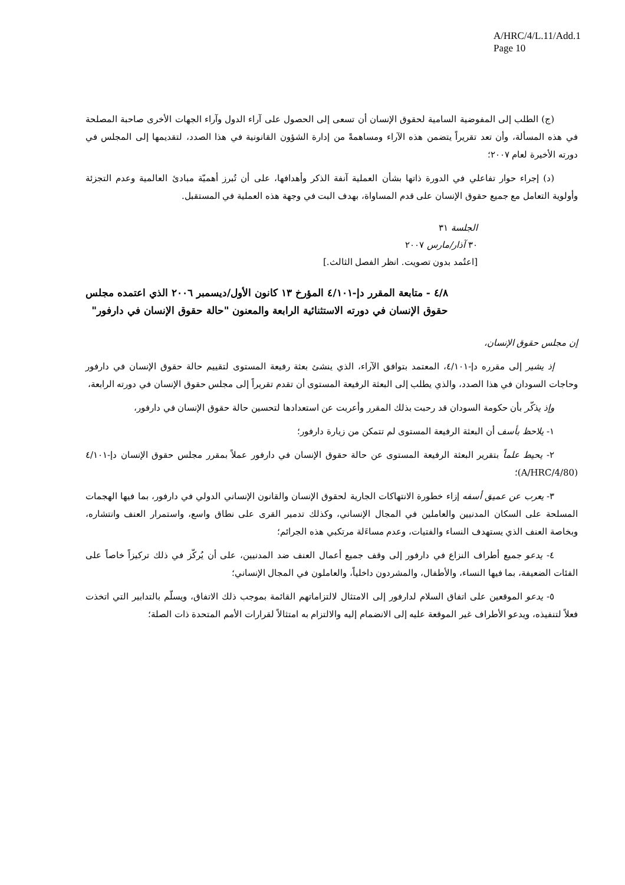A/HRC/4/L.11/Add.1
Page 10
(ج) الطلب إلى المفوضية السامية لحقوق الإنسان أن تسعى إلى الحصول على آراء الدول وآراء الجهات الأخرى صاحبة المصلحة في هذه المسألة، وأن تعد تقريراً يتضمن هذه الآراء ومساهمةً من إدارة الشؤون القانونية في هذا الصدد، لتقديمها إلى المجلس في دورته الأخيرة لعام ٢٠٠٧؛
(د) إجراء حوار تفاعلي في الدورة ذاتها بشأن العملية آنفة الذكر وأهدافها، على أن تُبرز أهميّة مبادئ العالمية وعدم التجزئة وأولوية التعامل مع جميع حقوق الإنسان على قدم المساواة، بهدف البت في وجهة هذه العملية في المستقبل.
الجلسة ٣١
٣٠ آذار/مارس ٢٠٠٧
[اعتُمد بدون تصويت. انظر الفصل الثالث.]
٤/٨ - متابعة المقرر دإ-٤/١٠١ المؤرخ ١٣ كانون الأول/ديسمبر ٢٠٠٦ الذي اعتمده مجلس حقوق الإنسان في دورته الاستثنائية الرابعة والمعنون "حالة حقوق الإنسان في دارفور"
إن مجلس حقوق الإنسان،
إذ يشير إلى مقرره دإ-٤/١٠١، المعتمد بتوافق الآراء، الذي ينشئ بعثة رفيعة المستوى لتقييم حالة حقوق الإنسان في دارفور وحاجات السودان في هذا الصدد، والذي يطلب إلى البعثة الرفيعة المستوى أن تقدم تقريراً إلى مجلس حقوق الإنسان في دورته الرابعة،
وإذ يذكّر بأن حكومة السودان قد رحبت بذلك المقرر وأعربت عن استعدادها لتحسين حالة حقوق الإنسان في دارفور،
١- يلاحظ بأسف أن البعثة الرفيعة المستوى لم تتمكن من زيارة دارفور؛
٢- يحيط علماً بتقرير البعثة الرفيعة المستوى عن حالة حقوق الإنسان في دارفور عملاً بمقرر مجلس حقوق الإنسان دإ-٤/١٠١ (A/HRC/4/80)؛
٣- يعرب عن عميق أسفه إزاء خطورة الانتهاكات الجارية لحقوق الإنسان والقانون الإنساني الدولي في دارفور، بما فيها الهجمات المسلحة على السكان المدنيين والعاملين في المجال الإنساني، وكذلك تدمير القرى على نطاق واسع، واستمرار العنف وانتشاره، وبخاصة العنف الذي يستهدف النساء والفتيات، وعدم مساءَلة مرتكبي هذه الجرائم؛
٤- يدعو جميع أطراف النزاع في دارفور إلى وقف جميع أعمال العنف ضد المدنيين، على أن يُركّز في ذلك تركيزاً خاصاً على الفئات الضعيفة، بما فيها النساء، والأطفال، والمشردون داخلياً، والعاملون في المجال الإنساني؛
٥- يدعو الموقعين على اتفاق السلام لدارفور إلى الامتثال لالتزاماتهم القائمة بموجب ذلك الاتفاق، ويسلّم بالتدابير التي اتخذت فعلاً لتنفيذه، ويدعو الأطراف غير الموقعة عليه إلى الانضمام إليه والالتزام به امتثالاً لقرارات الأمم المتحدة ذات الصلة؛